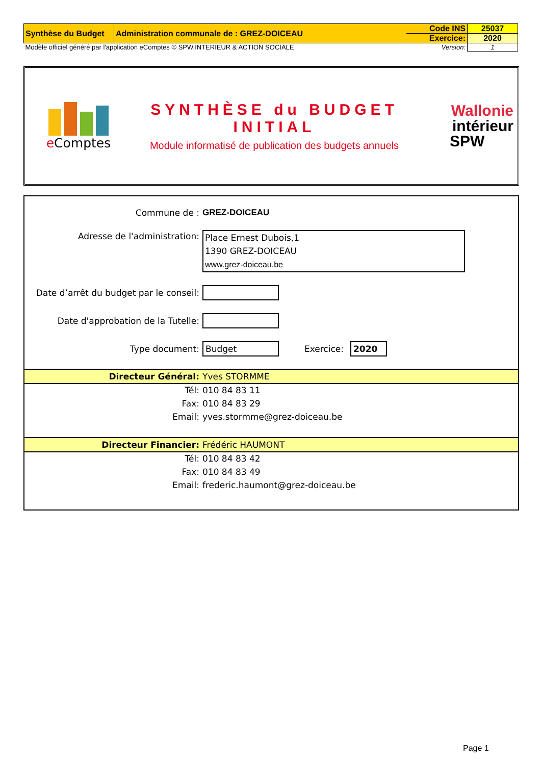| Synthèse du Budget | Administration communale de : GREZ-DOICEAU | Code INS | 25037 |
| | | Exercice: | 2020 |
| Modèle officiel généré par l'application eComptes © SPW.INTERIEUR & ACTION SOCIALE | | Version: | 1 |
e Comptes
SYNTHÈSE du BUDGET
INITIAL
Module informatisé de publication des budgets annuels
Wallonie
intérieur
SPW
Commune de : GREZ-DOICEAU
Adresse de l'administration:
Place Ernest Dubois,1
1390 GREZ-DOICEAU
www.grez-doiceau.be
Date d’arrêt du budget par le conseil:
Date d'approbation de la Tutelle:
Type document:
Budget
Exercice:
2020
Directeur Général:
Yves STORMME
Tél:
010 84 83 11
Fax:
010 84 83 29
Email:
yves.stormme@grez-doiceau.be
Directeur Financier:
Frédéric HAUMONT
Tél:
010 84 83 42
Fax:
010 84 83 49
Email:
frederic.haumont@grez-doiceau.be
Page 1